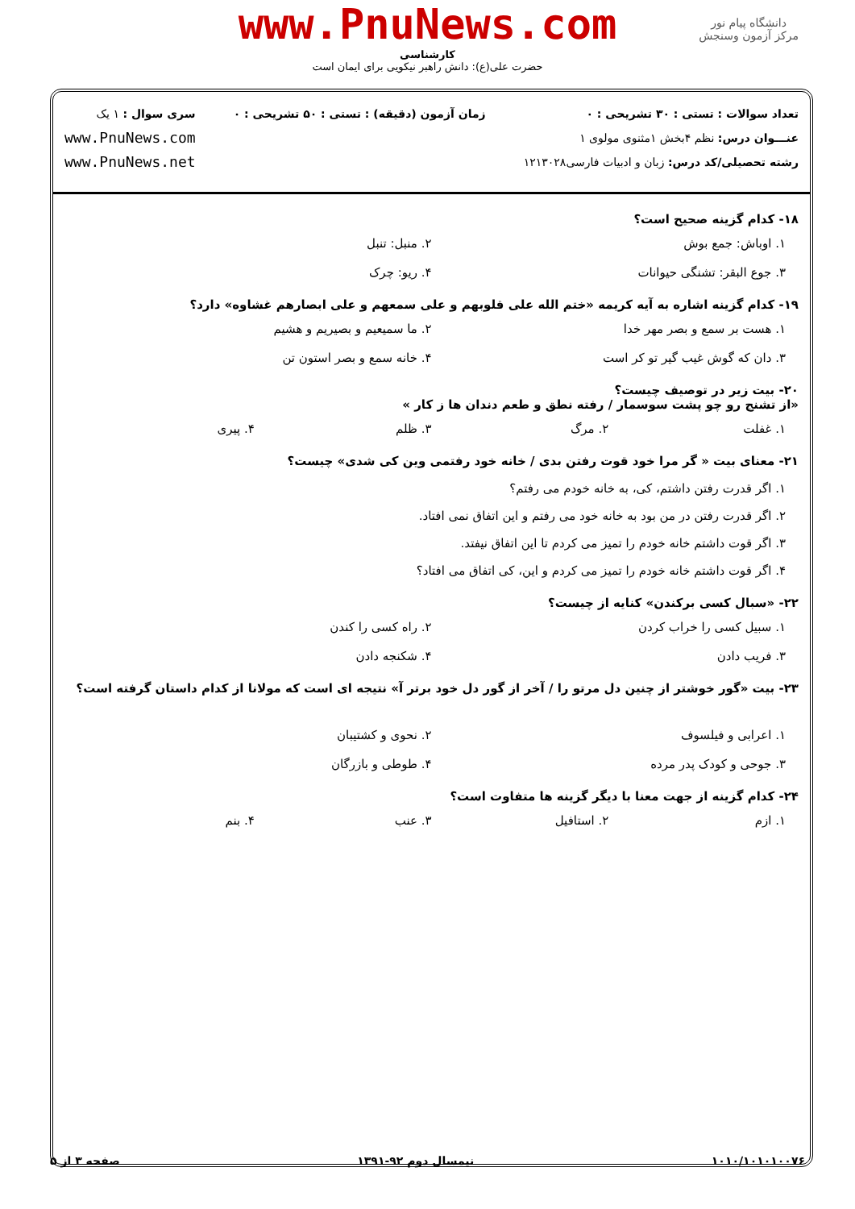دانشگاه پیام نور
مرکز آزمون وسنجش
www.PnuNews.com
کارشناسی
حضرت علی(ع): دانش راهبر نیکویی برای ایمان است
تعداد سوالات : تستی : ۳۰ تشریحی : ۰
عنـــوان درس: نظم ۴بخش ۱مثنوی مولوی ۱
رشته تحصیلی/کد درس: زبان و ادبیات فارسی۱۲۱۳۰۲۸
زمان آزمون (دقیقه) : تستی : ۵۰ تشریحی : ۰
سری سوال : ۱ یک
www.PnuNews.com
www.PnuNews.net
۱۸- کدام گزینه صحیح است؟
۱. اوباش: جمع بوش
۲. منبل: تنبل
۳. جوع البقر: تشنگی حیوانات
۴. ریو: چرک
۱۹- کدام گزینه اشاره به آیه کریمه «ختم الله علی قلوبهم و علی سمعهم و علی ابصارهم غشاوه» دارد؟
۱. هست بر سمع و بصر مهر خدا
۲. ما سمیعیم و بصیریم و هشیم
۳. دان که گوش غیب گیر تو کر است
۴. خانه سمع و بصر استون تن
۲۰- بیت زیر در توصیف چیست؟
«از تشنج رو چو پشت سوسمار / رفته نطق و طعم دندان ها ز کار »
۱. غفلت
۲. مرگ
۳. ظلم
۴. پیری
۲۱- معنای بیت « گر مرا خود قوت رفتن بدی / خانه خود رفتمی وین کی شدی» چیست؟
۱. اگر قدرت رفتن داشتم، کی، به خانه خودم می رفتم؟
۲. اگر قدرت رفتن در من بود به خانه خود می رفتم و این اتفاق نمی افتاد.
۳. اگر قوت داشتم خانه خودم را تمیز می کردم تا این اتفاق نیفتد.
۴. اگر قوت داشتم خانه خودم را تمیز می کردم و این، کی اتفاق می افتاد؟
۲۲- «سبال کسی برکندن» کنایه از چیست؟
۱. سبیل کسی را خراب کردن
۲. راه کسی را کندن
۳. فریب دادن
۴. شکنجه دادن
۲۳- بیت «گور خوشتر از چنین دل مرتو را / آخر از گور دل خود برتر آ» نتیجه ای است که مولانا از کدام داستان گرفته است؟
۱. اعرابی و فیلسوف
۲. نحوی و کشتیبان
۳. جوحی و کودک پدر مرده
۴. طوطی و بازرگان
۲۴- کدام گزینه از جهت معنا با دیگر گزینه ها متفاوت است؟
۱. ازم
۲. استافیل
۳. عنب
۴. بنم
۱۰۱۰/۱۰۱۰۱۰۰۷۶ نیمسال دوم ۹۲-۱۳۹۱ صفحه ۳ از ۵